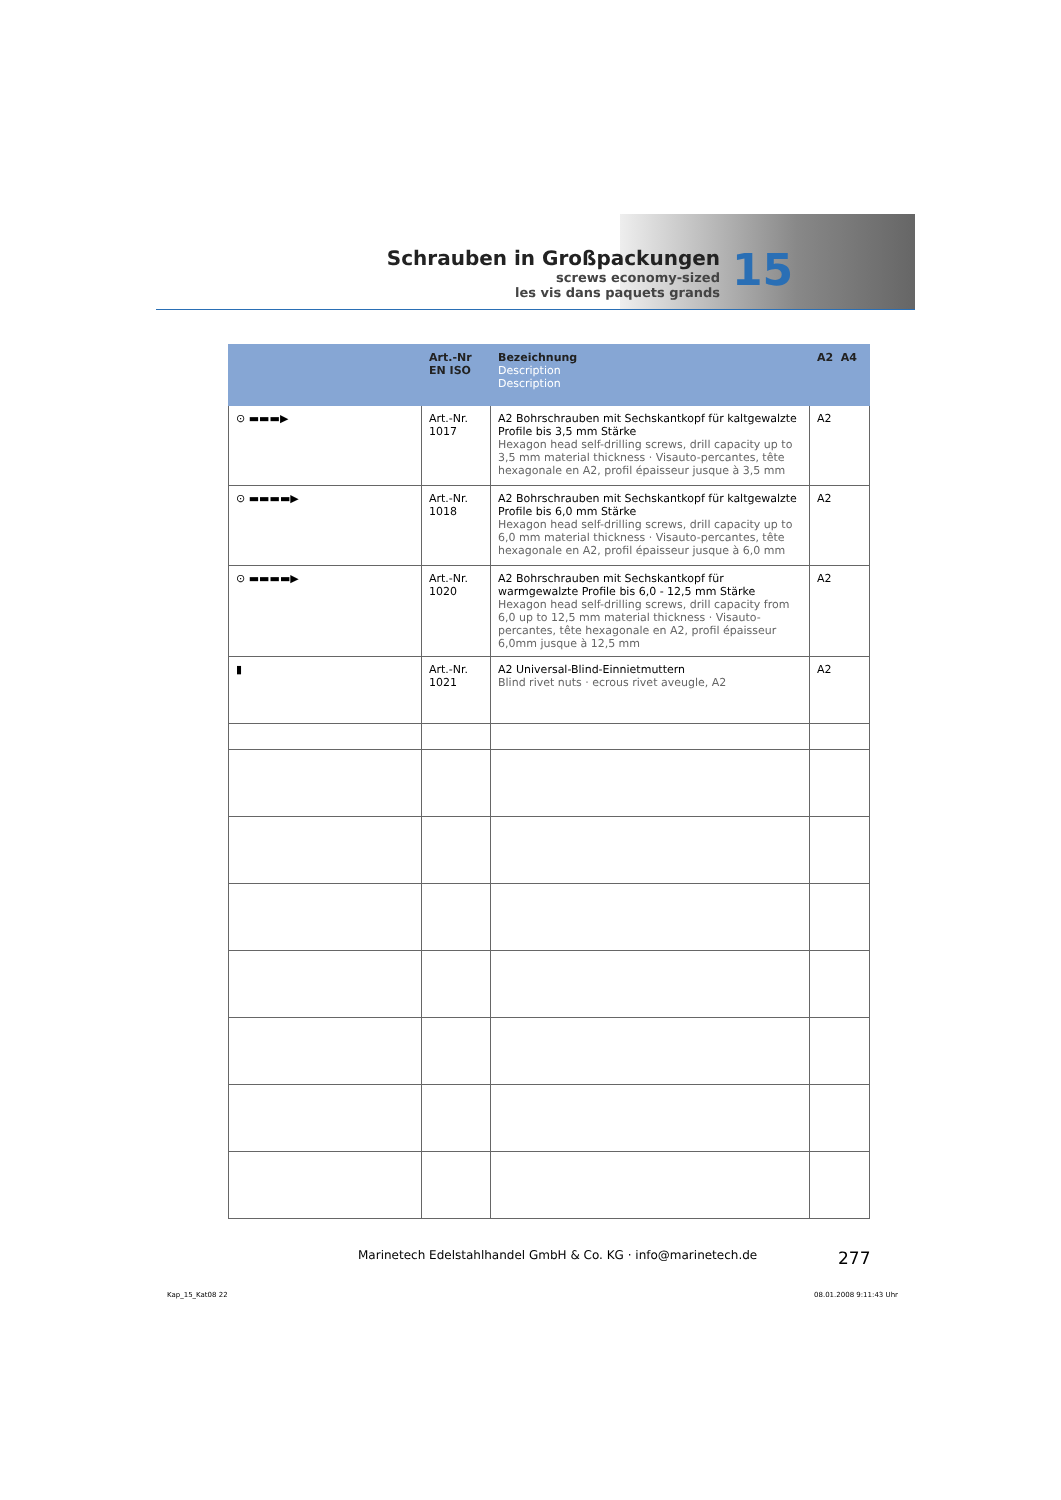Schrauben in Großpackungen
screws economy-sized
les vis dans paquets grands
15
| | Art.-Nr EN ISO | Bezeichnung Description Description | A2 A4 |
| --- | --- | --- | --- |
| ⊙ ▬▬▬▶ | Art.-Nr. 1017 | A2 Bohrschrauben mit Sechskantkopf für kaltgewalzte Profile bis 3,5 mm Stärke Hexagon head self-drilling screws, drill capacity up to 3,5 mm material thickness · Visauto-percantes, tête hexagonale en A2, profil épaisseur jusque à 3,5 mm | A2 |
| ⊙ ▬▬▬▬▶ | Art.-Nr. 1018 | A2 Bohrschrauben mit Sechskantkopf für kaltgewalzte Profile bis 6,0 mm Stärke Hexagon head self-drilling screws, drill capacity up to 6,0 mm material thickness · Visauto-percantes, tête hexagonale en A2, profil épaisseur jusque à 6,0 mm | A2 |
| ⊙ ▬▬▬▬▶ | Art.-Nr. 1020 | A2 Bohrschrauben mit Sechskantkopf für warmgewalzte Profile bis 6,0 - 12,5 mm Stärke Hexagon head self-drilling screws, drill capacity from 6,0 up to 12,5 mm material thickness · Visauto-percantes, tête hexagonale en A2, profil épaisseur 6,0mm jusque à 12,5 mm | A2 |
| ▮ | Art.-Nr. 1021 | A2 Universal-Blind-Einnietmuttern Blind rivet nuts · ecrous rivet aveugle, A2 | A2 |
Marinetech Edelstahlhandel GmbH & Co. KG · info@marinetech.de
277
Kap_15_Kat08 22 08.01.2008 9:11:43 Uhr